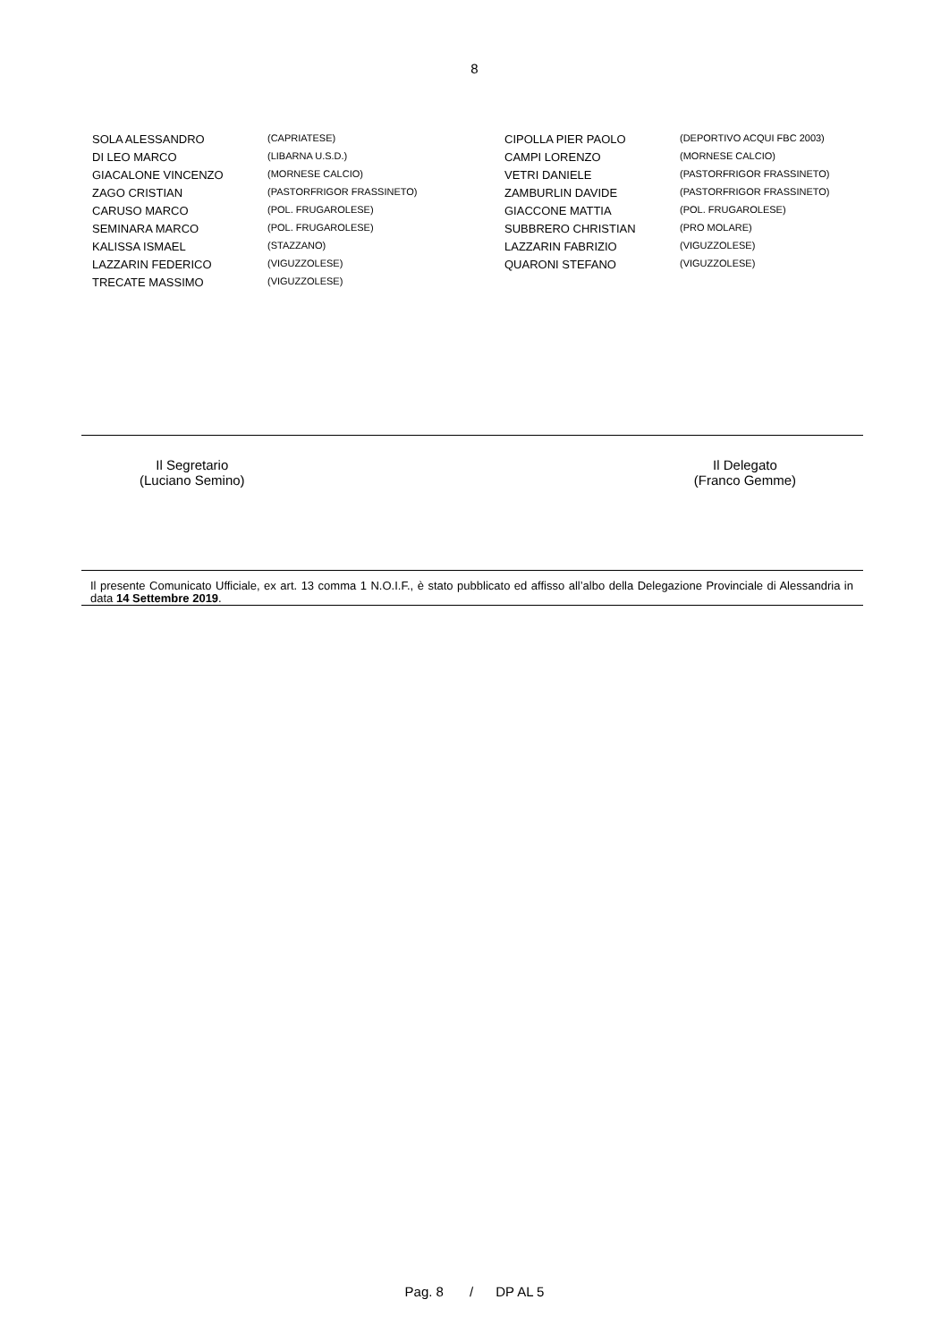8
| SOLA ALESSANDRO | (CAPRIATESE) | CIPOLLA PIER PAOLO | (DEPORTIVO ACQUI FBC 2003) |
| DI LEO MARCO | (LIBARNA U.S.D.) | CAMPI LORENZO | (MORNESE CALCIO) |
| GIACALONE VINCENZO | (MORNESE CALCIO) | VETRI DANIELE | (PASTORFRIGOR FRASSINETO) |
| ZAGO CRISTIAN | (PASTORFRIGOR FRASSINETO) | ZAMBURLIN DAVIDE | (PASTORFRIGOR FRASSINETO) |
| CARUSO MARCO | (POL. FRUGAROLESE) | GIACCONE MATTIA | (POL. FRUGAROLESE) |
| SEMINARA MARCO | (POL. FRUGAROLESE) | SUBBRERO CHRISTIAN | (PRO MOLARE) |
| KALISSA ISMAEL | (STAZZANO) | LAZZARIN FABRIZIO | (VIGUZZOLESE) |
| LAZZARIN FEDERICO | (VIGUZZOLESE) | QUARONI STEFANO | (VIGUZZOLESE) |
| TRECATE MASSIMO | (VIGUZZOLESE) | | |
Il Segretario
(Luciano Semino)
Il Delegato
(Franco Gemme)
Il presente Comunicato Ufficiale, ex art. 13 comma 1 N.O.I.F., è stato pubblicato ed affisso all’albo della Delegazione Provinciale di Alessandria in data 14 Settembre 2019.
Pag. 8 / DP AL 5